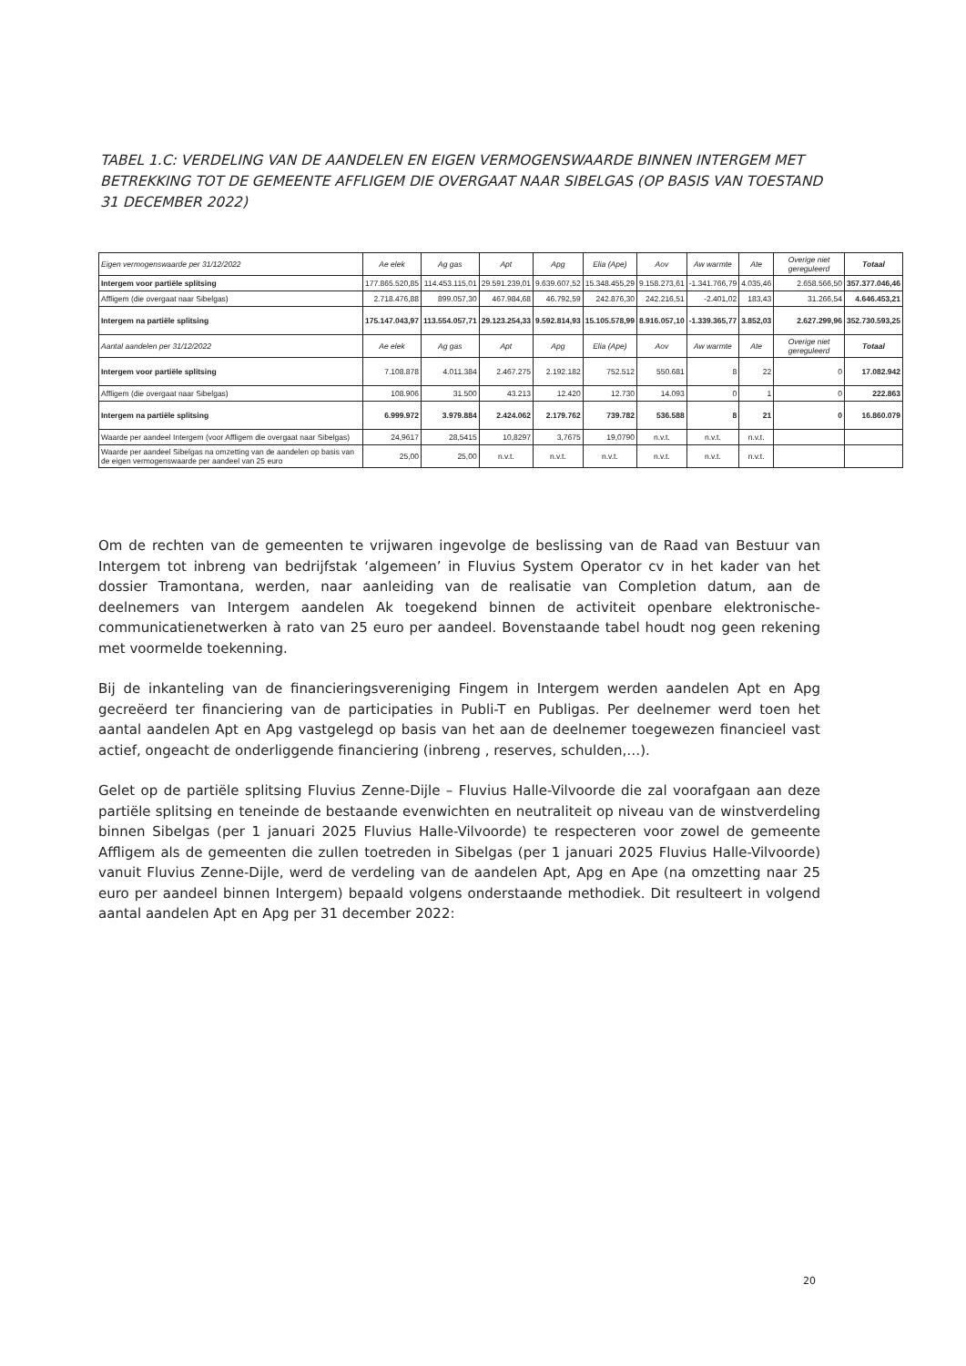TABEL 1.C: VERDELING VAN DE AANDELEN EN EIGEN VERMOGENSWAARDE BINNEN INTERGEM MET BETREKKING TOT DE GEMEENTE AFFLIGEM DIE OVERGAAT NAAR SIBELGAS (OP BASIS VAN TOESTAND 31 DECEMBER 2022)
| Eigen vermogenswaarde per 31/12/2022 | Ae elek | Ag gas | Apt | Apg | Elia (Ape) | Aov | Aw warmte | Ate | Overige niet gereguleerd | Totaal |
| --- | --- | --- | --- | --- | --- | --- | --- | --- | --- | --- |
| Intergem voor partiële splitsing | 177.865.520,85 | 114.453.115,01 | 29.591.239,01 | 9.639.607,52 | 15.348.455,29 | 9.158.273,61 | -1.341.766,79 | 4.035,46 | 2.658.566,50 | 357.377.046,46 |
| Affligem (die overgaat naar Sibelgas) | 2.718.476,88 | 899.057,30 | 467.984,68 | 46.792,59 | 242.876,30 | 242.216,51 | -2.401,02 | 183,43 | 31.266,54 | 4.646.453,21 |
| Intergem na partiële splitsing | 175.147.043,97 | 113.554.057,71 | 29.123.254,33 | 9.592.814,93 | 15.105.578,99 | 8.916.057,10 | -1.339.365,77 | 3.852,03 | 2.627.299,96 | 352.730.593,25 |
| Aantal aandelen per 31/12/2022 | Ae elek | Ag gas | Apt | Apg | Elia (Ape) | Aov | Aw warmte | Ate | Overige niet gereguleerd | Totaal |
| Intergem voor partiële splitsing | 7.108.878 | 4.011.384 | 2.467.275 | 2.192.182 | 752.512 | 550.681 | 8 | 22 | 0 | 17.082.942 |
| Affligem (die overgaat naar Sibelgas) | 108.906 | 31.500 | 43.213 | 12.420 | 12.730 | 14.093 | 0 | 1 | 0 | 222.863 |
| Intergem na partiële splitsing | 6.999.972 | 3.979.884 | 2.424.062 | 2.179.762 | 739.782 | 536.588 | 8 | 21 | 0 | 16.860.079 |
| Waarde per aandeel Intergem (voor Affligem die overgaat naar Sibelgas) | 24,9617 | 28,5415 | 10,8297 | 3,7675 | 19,0790 | n.v.t. | n.v.t. | n.v.t. | | |
| Waarde per aandeel Sibelgas na omzetting van de aandelen op basis van de eigen vermogenswaarde per aandeel van 25 euro | 25,00 | 25,00 | n.v.t. | n.v.t. | n.v.t. | n.v.t. | n.v.t. | n.v.t. | | |
Om de rechten van de gemeenten te vrijwaren ingevolge de beslissing van de Raad van Bestuur van Intergem tot inbreng van bedrijfstak ‘algemeen’ in Fluvius System Operator cv in het kader van het dossier Tramontana, werden, naar aanleiding van de realisatie van Completion datum, aan de deelnemers van Intergem aandelen Ak toegekend binnen de activiteit openbare elektronische-communicatienetwerken à rato van 25 euro per aandeel. Bovenstaande tabel houdt nog geen rekening met voormelde toekenning.
Bij de inkanteling van de financieringsvereniging Fingem in Intergem werden aandelen Apt en Apg gecreëerd ter financiering van de participaties in Publi-T en Publigas. Per deelnemer werd toen het aantal aandelen Apt en Apg vastgelegd op basis van het aan de deelnemer toegewezen financieel vast actief, ongeacht de onderliggende financiering (inbreng , reserves, schulden,…).
Gelet op de partiële splitsing Fluvius Zenne-Dijle – Fluvius Halle-Vilvoorde die zal voorafgaan aan deze partiële splitsing en teneinde de bestaande evenwichten en neutraliteit op niveau van de winstverdeling binnen Sibelgas (per 1 januari 2025 Fluvius Halle-Vilvoorde) te respecteren voor zowel de gemeente Affligem als de gemeenten die zullen toetreden in Sibelgas (per 1 januari 2025 Fluvius Halle-Vilvoorde) vanuit Fluvius Zenne-Dijle, werd de verdeling van de aandelen Apt, Apg en Ape (na omzetting naar 25 euro per aandeel binnen Intergem) bepaald volgens onderstaande methodiek. Dit resulteert in volgend aantal aandelen Apt en Apg per 31 december 2022:
20